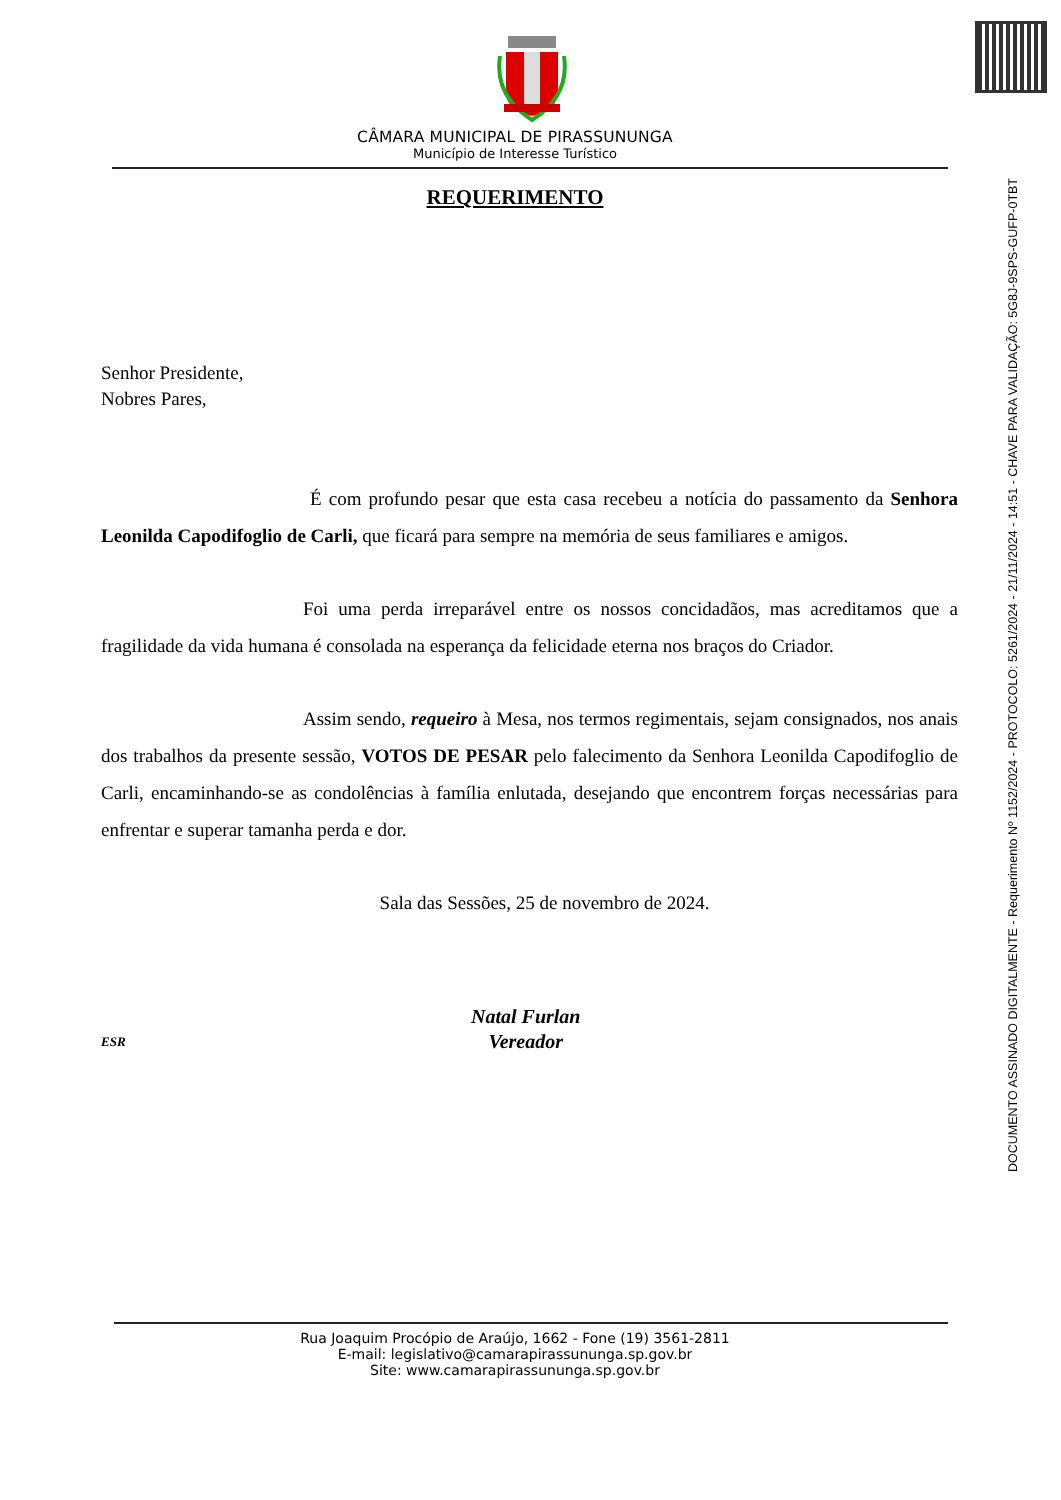CÂMARA MUNICIPAL DE PIRASSUNUNGA
Município de Interesse Turístico
REQUERIMENTO
Senhor Presidente,
Nobres Pares,
É com profundo pesar que esta casa recebeu a notícia do passamento da Senhora Leonilda Capodifoglio de Carli, que ficará para sempre na memória de seus familiares e amigos.
Foi uma perda irreparável entre os nossos concidadãos, mas acreditamos que a fragilidade da vida humana é consolada na esperança da felicidade eterna nos braços do Criador.
Assim sendo, requeiro à Mesa, nos termos regimentais, sejam consignados, nos anais dos trabalhos da presente sessão, VOTOS DE PESAR pelo falecimento da Senhora Leonilda Capodifoglio de Carli, encaminhando-se as condolências à família enlutada, desejando que encontrem forças necessárias para enfrentar e superar tamanha perda e dor.
Sala das Sessões, 25 de novembro de 2024.
ESR
Natal Furlan
Vereador
Rua Joaquim Procópio de Araújo, 1662 - Fone (19) 3561-2811
E-mail: legislativo@camarapirassununga.sp.gov.br
Site: www.camarapirassununga.sp.gov.br
DOCUMENTO ASSINADO DIGITALMENTE - Requerimento Nº 1152/2024 - PROTOCOLO: 5261/2024 - 21/11/2024 - 14:51 - CHAVE PARA VALIDAÇÃO: 5G8J-9SPS-GUFP-0TBT